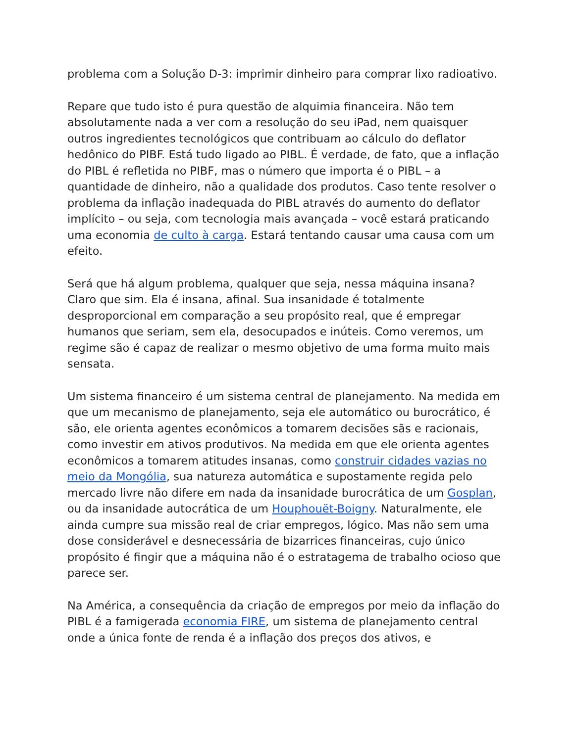problema com a Solução D-3: imprimir dinheiro para comprar lixo radioativo.
Repare que tudo isto é pura questão de alquimia financeira. Não tem absolutamente nada a ver com a resolução do seu iPad, nem quaisquer outros ingredientes tecnológicos que contribuam ao cálculo do deflator hedônico do PIBF. Está tudo ligado ao PIBL. É verdade, de fato, que a inflação do PIBL é refletida no PIBF, mas o número que importa é o PIBL – a quantidade de dinheiro, não a qualidade dos produtos. Caso tente resolver o problema da inflação inadequada do PIBL através do aumento do deflator implícito – ou seja, com tecnologia mais avançada – você estará praticando uma economia de culto à carga. Estará tentando causar uma causa com um efeito.
Será que há algum problema, qualquer que seja, nessa máquina insana? Claro que sim. Ela é insana, afinal. Sua insanidade é totalmente desproporcional em comparação a seu propósito real, que é empregar humanos que seriam, sem ela, desocupados e inúteis. Como veremos, um regime são é capaz de realizar o mesmo objetivo de uma forma muito mais sensata.
Um sistema financeiro é um sistema central de planejamento. Na medida em que um mecanismo de planejamento, seja ele automático ou burocrático, é são, ele orienta agentes econômicos a tomarem decisões sãs e racionais, como investir em ativos produtivos. Na medida em que ele orienta agentes econômicos a tomarem atitudes insanas, como construir cidades vazias no meio da Mongólia, sua natureza automática e supostamente regida pelo mercado livre não difere em nada da insanidade burocrática de um Gosplan, ou da insanidade autocrática de um Houphouët-Boigny. Naturalmente, ele ainda cumpre sua missão real de criar empregos, lógico. Mas não sem uma dose considerável e desnecessária de bizarrices financeiras, cujo único propósito é fingir que a máquina não é o estratagema de trabalho ocioso que parece ser.
Na América, a consequência da criação de empregos por meio da inflação do PIBL é a famigerada economia FIRE, um sistema de planejamento central onde a única fonte de renda é a inflação dos preços dos ativos, e